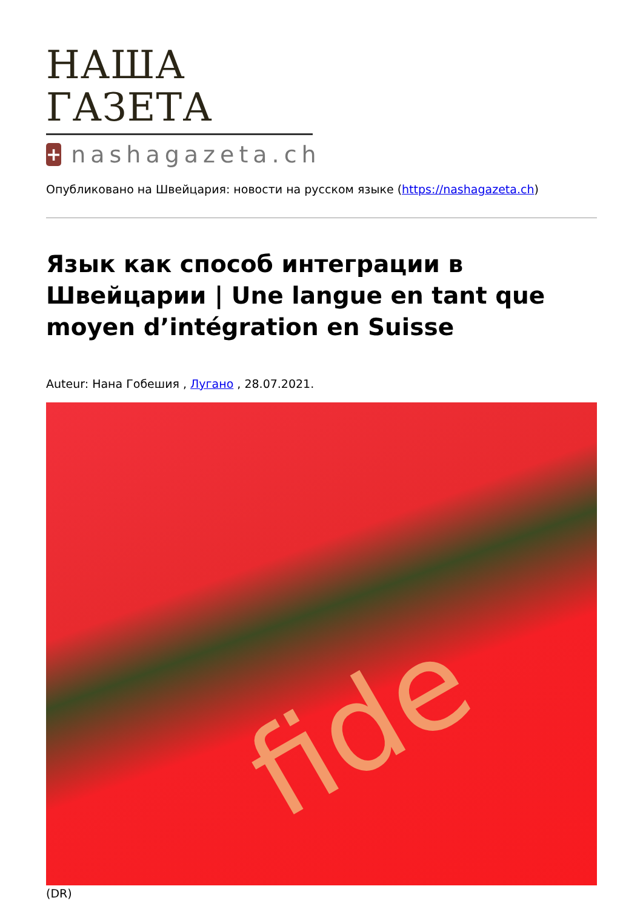НАША ГАЗЕТА
+
nashagazeta.ch
Опубликовано на Швейцария: новости на русском языке (https://nashagazeta.ch)
Язык как способ интеграции в Швейцарии | Une langue en tant que moyen d’intégration en Suisse
Auteur: Нана Гобешия , Лугано , 28.07.2021.
fide
(DR)